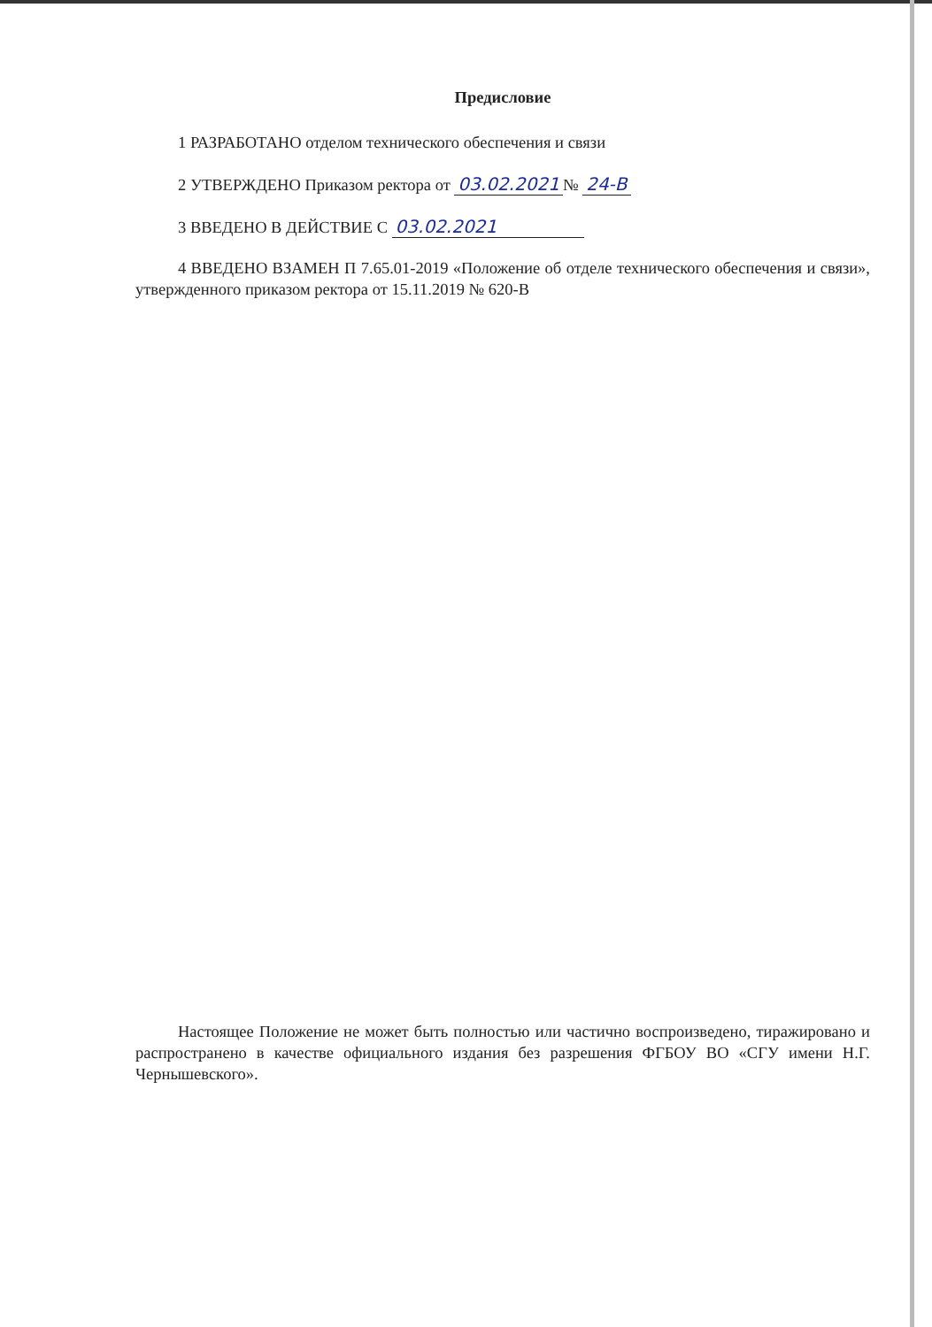Предисловие
1 РАЗРАБОТАНО отделом технического обеспечения и связи
2 УТВЕРЖДЕНО Приказом ректора от 03.02.2021 № 24-В
3 ВВЕДЕНО В ДЕЙСТВИЕ С 03.02.2021
4 ВВЕДЕНО ВЗАМЕН П 7.65.01-2019 «Положение об отделе технического обеспечения и связи», утвержденного приказом ректора от 15.11.2019 № 620-В
Настоящее Положение не может быть полностью или частично воспроизведено, тиражировано и распространено в качестве официального издания без разрешения ФГБОУ ВО «СГУ имени Н.Г. Чернышевского».